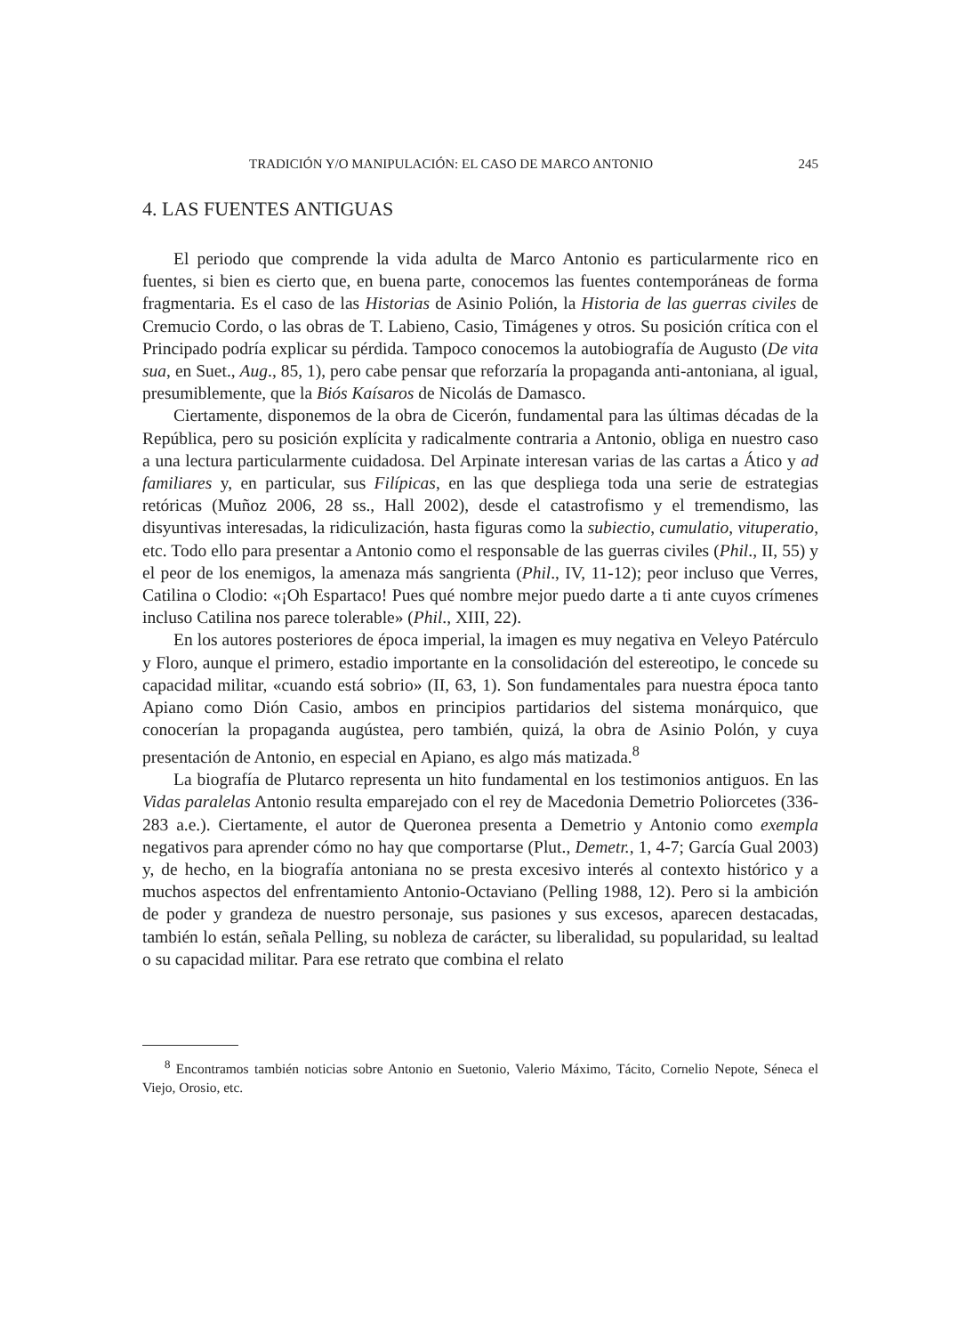TRADICIÓN Y/O MANIPULACIÓN: EL CASO DE MARCO ANTONIO 245
4. LAS FUENTES ANTIGUAS
El periodo que comprende la vida adulta de Marco Antonio es particularmente rico en fuentes, si bien es cierto que, en buena parte, conocemos las fuentes contemporáneas de forma fragmentaria. Es el caso de las Historias de Asinio Polión, la Historia de las guerras civiles de Cremucio Cordo, o las obras de T. Labieno, Casio, Timágenes y otros. Su posición crítica con el Principado podría explicar su pérdida. Tampoco conocemos la autobiografía de Augusto (De vita sua, en Suet., Aug., 85, 1), pero cabe pensar que reforzaría la propaganda anti-antoniana, al igual, presumiblemente, que la Biós Kaísaros de Nicolás de Damasco.
Ciertamente, disponemos de la obra de Cicerón, fundamental para las últimas décadas de la República, pero su posición explícita y radicalmente contraria a Antonio, obliga en nuestro caso a una lectura particularmente cuidadosa. Del Arpinate interesan varias de las cartas a Ático y ad familiares y, en particular, sus Filípicas, en las que despliega toda una serie de estrategias retóricas (Muñoz 2006, 28 ss., Hall 2002), desde el catastrofismo y el tremendismo, las disyuntivas interesadas, la ridiculización, hasta figuras como la subiectio, cumulatio, vituperatio, etc. Todo ello para presentar a Antonio como el responsable de las guerras civiles (Phil., II, 55) y el peor de los enemigos, la amenaza más sangrienta (Phil., IV, 11-12); peor incluso que Verres, Catilina o Clodio: «¡Oh Espartaco! Pues qué nombre mejor puedo darte a ti ante cuyos crímenes incluso Catilina nos parece tolerable» (Phil., XIII, 22).
En los autores posteriores de época imperial, la imagen es muy negativa en Veleyo Patérculo y Floro, aunque el primero, estadio importante en la consolidación del estereotipo, le concede su capacidad militar, «cuando está sobrio» (II, 63, 1). Son fundamentales para nuestra época tanto Apiano como Dión Casio, ambos en principios partidarios del sistema monárquico, que conocerían la propaganda augústea, pero también, quizá, la obra de Asinio Polón, y cuya presentación de Antonio, en especial en Apiano, es algo más matizada.<sup>8</sup>
La biografía de Plutarco representa un hito fundamental en los testimonios antiguos. En las Vidas paralelas Antonio resulta emparejado con el rey de Macedonia Demetrio Poliorcetes (336-283 a.e.). Ciertamente, el autor de Queronea presenta a Demetrio y Antonio como exempla negativos para aprender cómo no hay que comportarse (Plut., Demetr., 1, 4-7; García Gual 2003) y, de hecho, en la biografía antoniana no se presta excesivo interés al contexto histórico y a muchos aspectos del enfrentamiento Antonio-Octaviano (Pelling 1988, 12). Pero si la ambición de poder y grandeza de nuestro personaje, sus pasiones y sus excesos, aparecen destacadas, también lo están, señala Pelling, su nobleza de carácter, su liberalidad, su popularidad, su lealtad o su capacidad militar. Para ese retrato que combina el relato
<sup>8</sup> Encontramos también noticias sobre Antonio en Suetonio, Valerio Máximo, Tácito, Cornelio Nepote, Séneca el Viejo, Orosio, etc.